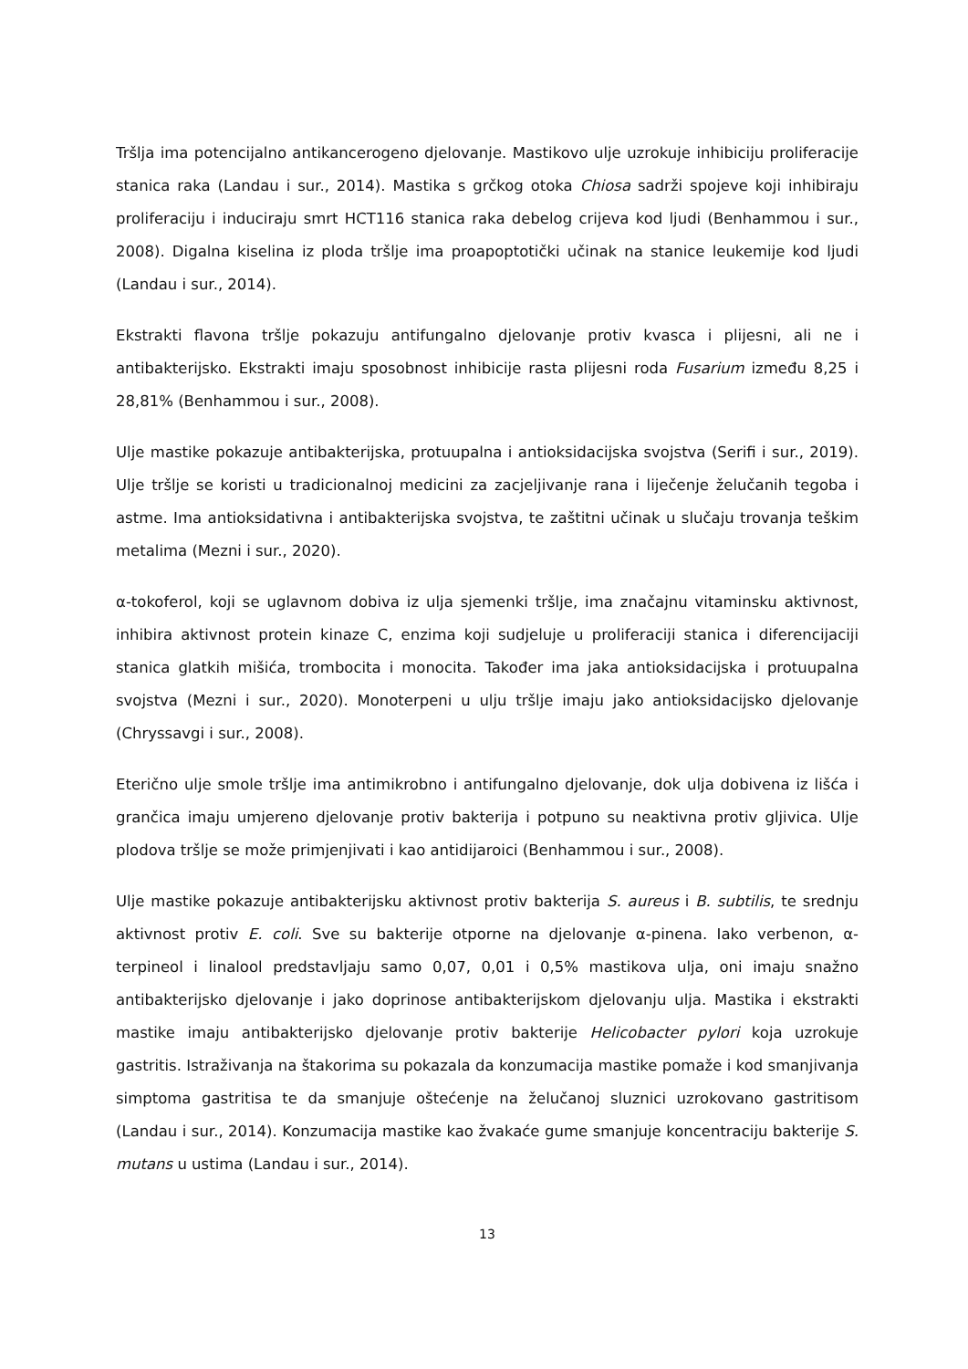Tršlja ima potencijalno antikancerogeno djelovanje. Mastikovo ulje uzrokuje inhibiciju proliferacije stanica raka (Landau i sur., 2014). Mastika s grčkog otoka Chiosa sadrži spojeve koji inhibiraju proliferaciju i induciraju smrt HCT116 stanica raka debelog crijeva kod ljudi (Benhammou i sur., 2008). Digalna kiselina iz ploda tršlje ima proapoptotički učinak na stanice leukemije kod ljudi (Landau i sur., 2014).
Ekstrakti flavona tršlje pokazuju antifungalno djelovanje protiv kvasca i plijesni, ali ne i antibakterijsko. Ekstrakti imaju sposobnost inhibicije rasta plijesni roda Fusarium između 8,25 i 28,81% (Benhammou i sur., 2008).
Ulje mastike pokazuje antibakterijska, protuupalna i antioksidacijska svojstva (Serifi i sur., 2019). Ulje tršlje se koristi u tradicionalnoj medicini za zacjeljivanje rana i liječenje želučanih tegoba i astme. Ima antioksidativna i antibakterijska svojstva, te zaštitni učinak u slučaju trovanja teškim metalima (Mezni i sur., 2020).
α-tokoferol, koji se uglavnom dobiva iz ulja sjemenki tršlje, ima značajnu vitaminsku aktivnost, inhibira aktivnost protein kinaze C, enzima koji sudjeluje u proliferaciji stanica i diferencijaciji stanica glatkih mišića, trombocita i monocita. Također ima jaka antioksidacijska i protuupalna svojstva (Mezni i sur., 2020). Monoterpeni u ulju tršlje imaju jako antioksidacijsko djelovanje (Chryssavgi i sur., 2008).
Eterično ulje smole tršlje ima antimikrobno i antifungalno djelovanje, dok ulja dobivena iz lišća i grančica imaju umjereno djelovanje protiv bakterija i potpuno su neaktivna protiv gljivica. Ulje plodova tršlje se može primjenjivati i kao antidijaroici (Benhammou i sur., 2008).
Ulje mastike pokazuje antibakterijsku aktivnost protiv bakterija S. aureus i B. subtilis, te srednju aktivnost protiv E. coli. Sve su bakterije otporne na djelovanje α-pinena. Iako verbenon, α-terpineol i linalool predstavljaju samo 0,07, 0,01 i 0,5% mastikova ulja, oni imaju snažno antibakterijsko djelovanje i jako doprinose antibakterijskom djelovanju ulja. Mastika i ekstrakti mastike imaju antibakterijsko djelovanje protiv bakterije Helicobacter pylori koja uzrokuje gastritis. Istraživanja na štakorima su pokazala da konzumacija mastike pomaže i kod smanjivanja simptoma gastritisa te da smanjuje oštećenje na želučanoj sluznici uzrokovano gastritisom (Landau i sur., 2014). Konzumacija mastike kao žvakaće gume smanjuje koncentraciju bakterije S. mutans u ustima (Landau i sur., 2014).
13